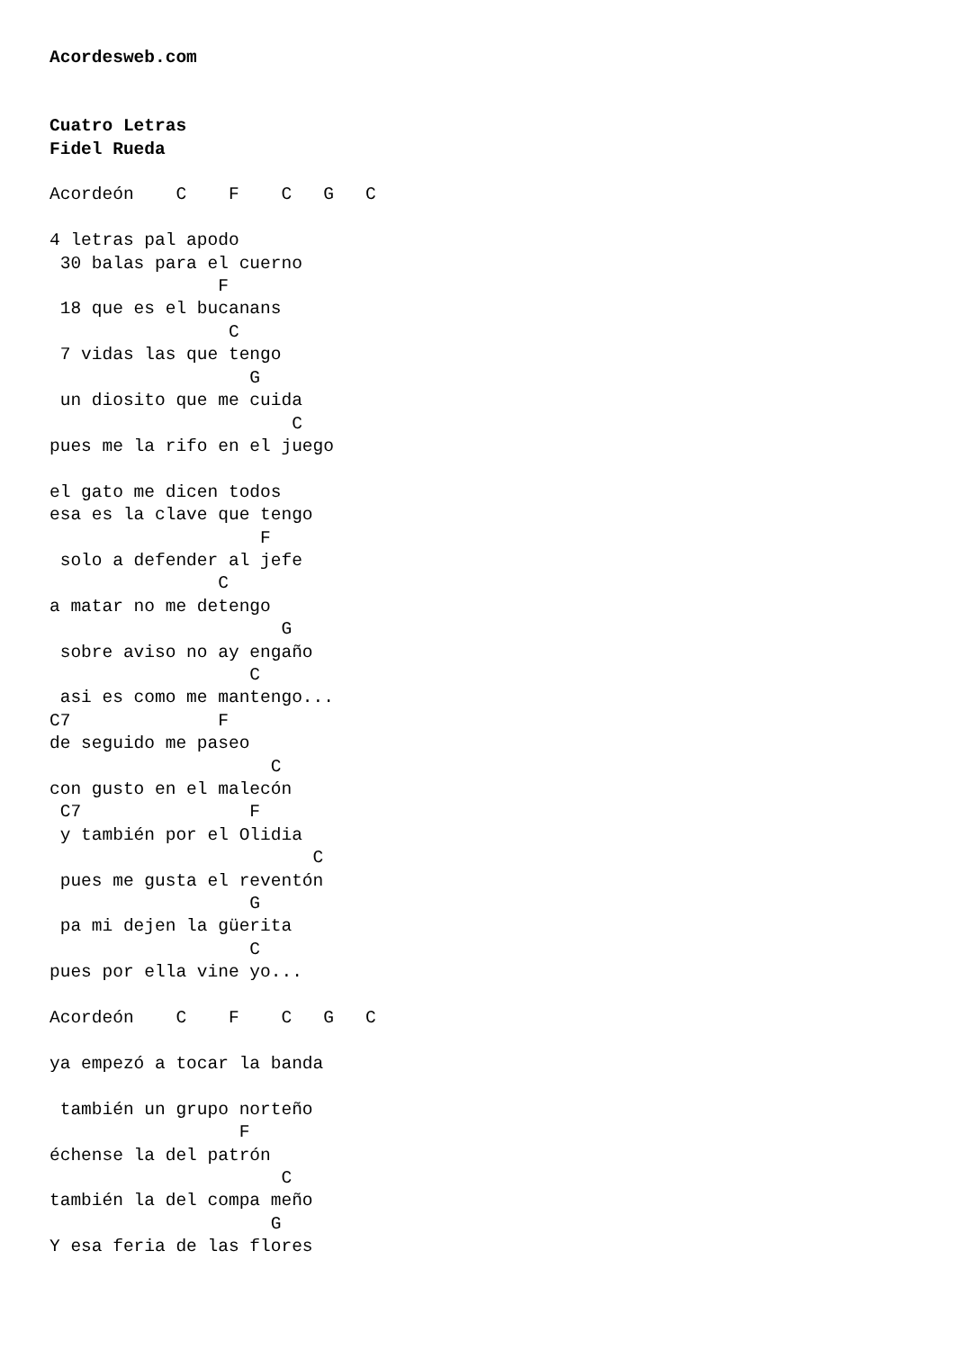Acordesweb.com


Cuatro Letras
Fidel Rueda

Acordeón    C    F    C   G   C

4 letras pal apodo
 30 balas para el cuerno
                F
 18 que es el bucanans
                 C
 7 vidas las que tengo
                   G
 un diosito que me cuida
                       C
pues me la rifo en el juego

el gato me dicen todos
esa es la clave que tengo
                    F
 solo a defender al jefe
                C
a matar no me detengo
                      G
 sobre aviso no ay engaño
                   C
 asi es como me mantengo...
C7              F
de seguido me paseo
                     C
con gusto en el malecón
 C7                F
 y también por el Olidia
                         C
 pues me gusta el reventón
                   G
 pa mi dejen la güerita
                   C
pues por ella vine yo...

Acordeón    C    F    C   G   C

ya empezó a tocar la banda

 también un grupo norteño
                  F
échense la del patrón
                      C
también la del compa meño
                     G
Y esa feria de las flores